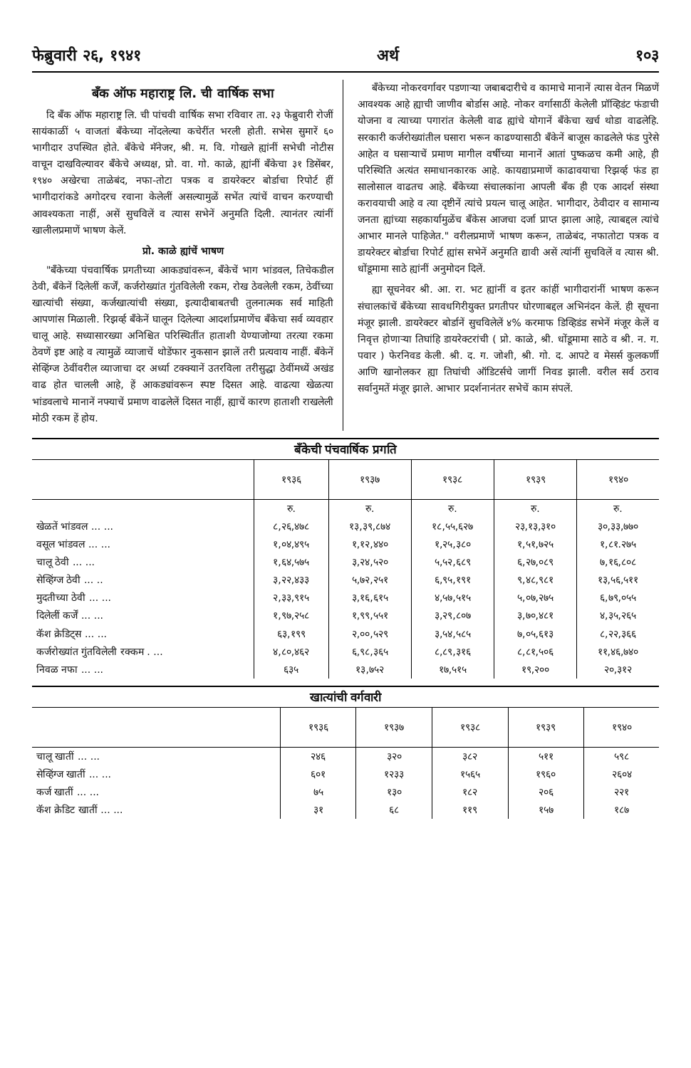फेब्रुवारी २६, १९४१ अर्थ १०३
बँक ऑफ महाराष्ट्र लि. ची वार्षिक सभा
दि बँक ऑफ महाराष्ट्र लि. ची पांचवी वार्षिक सभा रविवार ता. २३ फेब्रुवारी रोजीं सायंकाळीं ५ वाजतां बँकेच्या नोंदलेल्या कचेरींत भरली होती. सभेस सुमारें ६० भागीदार उपस्थित होते. बँकेचे मॅनेजर, श्री. म. वि. गोखले ह्यांनीं सभेची नोटीस वाचून दाखविल्यावर बँकेचे अध्यक्ष, प्रो. वा. गो. काळे, ह्यांनीं बँकेचा ३१ डिसेंबर, १९४० अखेरचा ताळेबंद, नफा-तोटा पत्रक व डायरेक्टर बोर्डाचा रिपोर्ट हीं भागीदारांकडे अगोदरच रवाना केलेलीं असल्यामुळें सभेंत त्यांचें वाचन करण्याची आवश्यकता नाहीं, असें सुचविलें व त्यास सभेनें अनुमति दिली. त्यानंतर त्यांनीं खालीलप्रमाणें भाषण केलें.
प्रो. काळे ह्यांचें भाषण
"बँकेच्या पंचवार्षिक प्रगतीच्या आकड्यांवरून, बँकेचें भाग भांडवल, तिचेकडील ठेवी, बँकेनें दिलेलीं कर्जें, कर्जरोख्यांत गुंतविलेली रकम, रोख ठेवलेली रकम, ठेवींच्या खात्यांची संख्या, कर्जखात्यांची संख्या, इत्यादीबाबतची तुलनात्मक सर्व माहिती आपणांस मिळाली. रिझर्व्ह बँकेनें घालून दिलेल्या आदर्शाप्रमाणेंच बँकेचा सर्व व्यवहार चालू आहे. सध्यासारख्या अनिश्चित परिस्थितींत हाताशी येण्याजोग्या तरत्या रकमा ठेवणें इष्ट आहे व त्यामुळें व्याजाचें थोडेंफार नुकसान झालें तरी प्रत्यवाय नाहीं. बँकेनें सेव्हिंग्ज ठेवींवरील व्याजाचा दर अर्ध्या टक्क्यानें उतरविला तरीसुद्धा ठेवींमध्यें अखंड वाढ होत चालली आहे, हें आकड्यांवरून स्पष्ट दिसत आहे. वाढत्या खेळत्या भांडवलाचे मानानें नफ्याचें प्रमाण वाढलेलें दिसत नाहीं, ह्याचें कारण हाताशी राखलेली मोठी रकम हें होय.
बँकेच्या नोकरवर्गावर पडणाऱ्या जबाबदारीचे व कामाचे मानानें त्यास वेतन मिळणें आवश्यक आहे ह्याची जाणीव बोर्डास आहे. नोकर वर्गासाठीं केलेली प्रॉव्हिडंट फंडाची योजना व त्याच्या पगारांत केलेली वाढ ह्यांचे योगानें बँकेचा खर्च थोडा वाढलेहि. सरकारी कर्जरोख्यांतील घसारा भरून काढण्यासाठी बँकेनें बाजूस काढलेले फंड पुरेसे आहेत व घसाऱ्याचें प्रमाण मागील वर्षीच्या मानानें आतां पुष्कळच कमी आहे, ही परिस्थिति अत्यंत समाधानकारक आहे. कायद्याप्रमाणें काढावयाचा रिझर्व्ह फंड हा सालोसाल वाढतच आहे. बँकेच्या संचालकांना आपली बँक ही एक आदर्श संस्था करावयाची आहे व त्या दृष्टीनें त्यांचे प्रयत्न चालू आहेत. भागीदार, ठेवीदार व सामान्य जनता ह्यांच्या सहकार्यामुळेंच बँकेस आजचा दर्जा प्राप्त झाला आहे, त्याबद्दल त्यांचे आभार मानले पाहिजेत." वरीलप्रमाणें भाषण करून, ताळेबंद, नफातोटा पत्रक व डायरेक्टर बोर्डाचा रिपोर्ट ह्यांस सभेनें अनुमति द्यावी असें त्यांनीं सुचविलें व त्यास श्री. धोंडूमामा साठे ह्यांनीं अनुमोदन दिलें.
ह्या सूचनेवर श्री. आ. रा. भट ह्यांनीं व इतर कांहीं भागीदारांनीं भाषण करून संचालकांचें बँकेच्या सावधगिरीयुक्त प्रगतीपर घोरणाबद्दल अभिनंदन केलें. ही सूचना मंजूर झाली. डायरेक्टर बोर्डानें सुचविलेलें ४% करमाफ डिव्हिडंड सभेनें मंजूर केलें व निवृत्त होणाऱ्या तिघांहि डायरेक्टरांची ( प्रो. काळे, श्री. धोंडूमामा साठे व श्री. न. ग. पवार ) फेरनिवड केली. श्री. द. ग. जोशी, श्री. गो. द. आपटे व मेसर्स कुलकर्णी आणि खानोलकर ह्या तिघांची ऑडिटर्सचे जागीं निवड झाली. वरील सर्व ठराव सर्वानुमतें मंजूर झाले. आभार प्रदर्शनानंतर सभेचें काम संपलें.
बँकेची पंचवार्षिक प्रगति
| | १९३६ | १९३७ | १९३८ | १९३९ | १९४० |
| --- | --- | --- | --- | --- | --- |
| | रु. | रु. | रु. | रु. | रु. |
| खेळतें भांडवल ... ... | ८,२६,४७८ | १३,३९,८७४ | १८,५५,६२७ | २३,१३,३१० | ३०,३३,७७० |
| वसूल भांडवल ... ... | १,०४,४९५ | १,१२,४४० | १,२५,३८० | १,५१,७२५ | १,८१.२७५ |
| चालू ठेवी ... ... | १,६४,५७५ | ३,२४,५२० | ५,५२,६८९ | ६,२७,०८९ | ७,१६,८०८ |
| सेव्हिंग्ज ठेवी ... .. | ३,२२,४३३ | ५,७२,२५१ | ६,९५,१९१ | ९,४८,९८१ | १३,५६,५११ |
| मुदतीच्या ठेवी ... ... | २,३३,९१५ | ३,१६,६१५ | ४,५७,५१५ | ५,०७,२७५ | ६,७९,०५५ |
| दिलेलीं कर्जें ... ... | १,९७,२५८ | १,९९,५५१ | ३,२९,८०७ | ३,७०,४८१ | ४,३५,२६५ |
| कॅश क्रेडिट्स ... ... | ६३,१९९ | २,००,५२९ | ३,५४,५८५ | ७,०५,६१३ | ८,२२,३६६ |
| कर्जरोख्यांत गुंतविलेली रक्कम . ... | ४,८०,४६२ | ६,९८,३६५ | ८,८९,३१६ | ८,८१,५०६ | ११,४६,७४० |
| निवळ नफा ... ... | ६३५ | १३,७५२ | १७,५१५ | १९,२०० | २०,३१२ |
खात्यांची वर्गवारी
| | १९३६ | १९३७ | १९३८ | १९३९ | १९४० |
| --- | --- | --- | --- | --- | --- |
| चालू खातीं ... ... | २४६ | ३२० | ३८२ | ५११ | ५९८ |
| सेव्हिंग्ज खातीं ... ... | ६०१ | १२३३ | १५६५ | १९६० | २६०४ |
| कर्ज खातीं ... ... | ७५ | १३० | १८२ | २०६ | २२१ |
| कॅश क्रेडिट खातीं ... ... | ३१ | ६८ | ११९ | १५७ | १८७ |